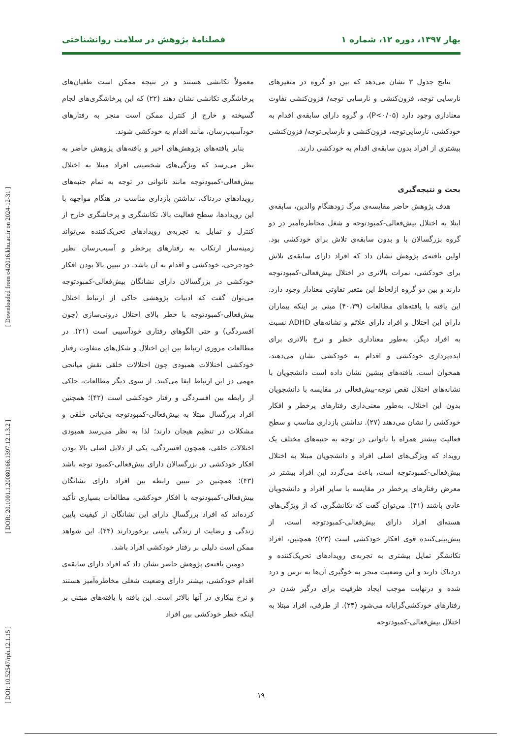[ Downloaded from c4i2016.khu.ac.ir on 2024-12-31 ]
[ DOR: 20.1001.1.20080166.1397.12.1.3.2 ]
[ DOI: 10.52547/rph.12.1.15 ]
بهار ۱۳۹۷، دوره ۱۲، شماره ۱ فصلنامۀ پژوهش در سلامت روانشناختی
نتایج جدول ۳ نشان می‌دهد که بین دو گروه در متغیرهای نارسایی توجه، فزون‌کنشی و نارسایی توجه/ فزون‌کنشی تفاوت معناداری وجود دارد (P<۰/۰۵)، و گروه دارای سابقه‌ی اقدام به خودکشی، نارسایی‌توجه، فزون‌کنشی و نارسایی‌توجه/ فزون‌کنشی بیشتری از افراد بدون سابقه‌ی اقدام به خودکشی دارند.
بحث و نتیجه‌گیری
هدف پژوهش حاضر مقایسه‌ی مرگ زودهنگام والدین، سابقه‌ی ابتلا به اختلال بیش‌فعالی-کمبودتوجه و شغل مخاطره‌آمیز در دو گروه بزرگسالان با و بدون سابقه‌ی تلاش برای خودکشی بود. اولین یافته‌ی پژوهش نشان داد که افراد دارای سابقه‌ی تلاش برای خودکشی، نمرات بالاتری در اختلال بیش‌فعالی-کمبودتوجه دارند و بین دو گروه ازلحاظ این متغیر تفاوتی معنادار وجود دارد. این یافته با یافته‌های مطالعات (۴۰،۳۹) مبنی بر اینکه بیماران دارای این اختلال و افراد دارای علائم و نشانه‌های ADHD نسبت به افراد دیگر، به‌طور معناداری خطر و نرخ بالاتری برای ایده‌پردازی خودکشی و اقدام به خودکشی نشان می‌دهند، همخوان است. یافته‌های پیشین نشان داده است دانشجویان با نشانه‌های اختلال نقص توجه-بیش‌فعالی در مقایسه با دانشجویان بدون این اختلال، به‌طور معنی‌داری رفتارهای پرخطر و افکار خودکشی را نشان می‌دهند (۲۷). نداشتن بازداری مناسب و سطح فعالیت بیشتر همراه با ناتوانی در توجه به جنبه‌های مختلف یک رویداد که ویژگی‌های اصلی افراد و دانشجویان مبتلا به اختلال بیش‌فعالی-کمبودتوجه است، باعث می‌گردد این افراد بیشتر در معرض رفتارهای پرخطر در مقایسه با سایر افراد و دانشجویان عادی باشند (۴۱). می‌توان گفت که تکانشگری، که از ویژگی‌های هسته‌ای افراد دارای بیش‌فعالی-کمبودتوجه است، از پیش‌بینی‌کننده قوی افکار خودکشی است (۲۳)؛ همچنین، افراد تکانشگر تمایل بیشتری به تجربه‌ی رویدادهای تحریک‌کننده و دردناک دارند و این وضعیت منجر به خوگیری آن‌ها به ترس و درد شده و درنهایت موجب ایجاد ظرفیت برای درگیر شدن در رفتارهای خودکشی‌گرایانه می‌شود (۲۴). از طرفی، افراد مبتلا به اختلال بیش‌فعالی-کمبودتوجه
معمولاً تکانشی هستند و در نتیجه ممکن است طغیان‌های پرخاشگری تکانشی نشان دهند (۲۲) که این پرخاشگری‌های لجام گسیخته و خارج از کنترل ممکن است منجر به رفتارهای خودآسیب‌رسان، مانند اقدام به خودکشی شوند.
بنابر یافته‌های پژوهش‌های اخیر و یافته‌های پژوهش حاضر به نظر می‌رسد که ویژگی‌های شخصیتی افراد مبتلا به اختلال بیش‌فعالی-کمبودتوجه مانند ناتوانی در توجه به تمام جنبه‌های رویدادهای دردناک، نداشتن بازداری مناسب در هنگام مواجهه با این رویدادها، سطح فعالیت بالا، تکانشگری و پرخاشگری خارج از کنترل و تمایل به تجربه‌ی رویدادهای تحریک‌کننده می‌تواند زمینه‌ساز ارتکاب به رفتارهای پرخطر و آسیب‌رسان نظیر خودجرحی، خودکشی و اقدام به آن باشد. در تبیین بالا بودن افکار خودکشی در بزرگسالان دارای نشانگان بیش‌فعالی-کمبودتوجه می‌توان گفت که ادبیات پژوهشی حاکی از ارتباط اختلال بیش‌فعالی-کمبودتوجه با خطر بالای اختلال درونی‌سازی (چون افسردگی) و حتی الگوهای رفتاری خودآسیبی است (۲۱). در مطالعات مروری ارتباط بین این اختلال و شکل‌های متفاوت رفتار خودکشی اختلالات همبودی چون اختلالات خلقی نقش میانجی مهمی در این ارتباط ایفا می‌کنند. از سوی دیگر مطالعات، حاکی از رابطه بین افسردگی و رفتار خودکشی است (۴۲)؛ همچنین افراد بزرگسال مبتلا به بیش‌فعالی-کمبودتوجه بی‌ثباتی خلقی و مشکلات در تنظیم هیجان دارند؛ لذا به نظر می‌رسد همبودی اختلالات خلقی، همچون افسردگی، یکی از دلایل اصلی بالا بودن افکار خودکشی در بزرگسالان دارای بیش‌فعالی-کمبود توجه باشد (۴۳)؛ همچنین در تبیین رابطه بین افراد دارای نشانگان بیش‌فعالی-کمبودتوجه با افکار خودکشی، مطالعات بسیاری تأکید کرده‌اند که افراد بزرگسالِ دارای این نشانگان از کیفیت پایین زندگی و رضایت از زندگی پایینی برخوردارند (۴۴). این شواهد ممکن است دلیلی بر رفتار خودکشی افراد باشد.
دومین یافته‌ی پژوهش حاضر نشان داد که افراد دارای سابقه‌ی اقدام خودکشی، بیشتر دارای وضعیت شغلی مخاطره‌آمیز هستند و نرخ بیکاری در آنها بالاتر است. این یافته با یافته‌های مبتنی بر اینکه خطر خودکشی بین افراد
۱۹